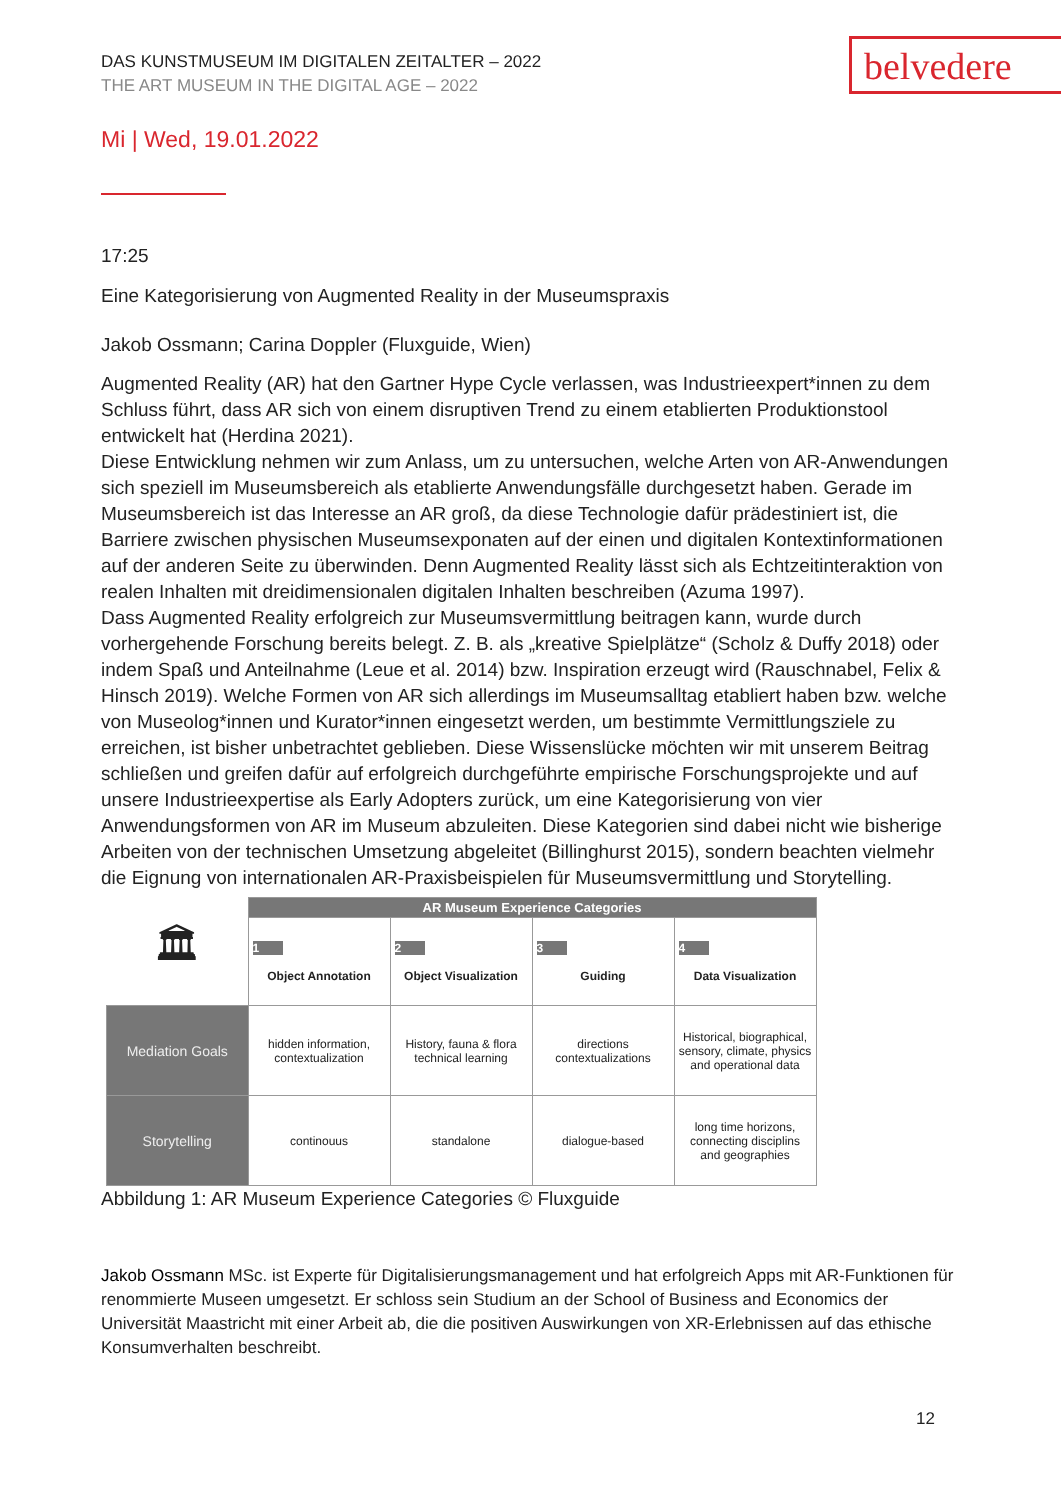belvedere
DAS KUNSTMUSEUM IM DIGITALEN ZEITALTER – 2022
THE ART MUSEUM IN THE DIGITAL AGE – 2022
Mi | Wed, 19.01.2022
17:25
Eine Kategorisierung von Augmented Reality in der Museumspraxis
Jakob Ossmann; Carina Doppler (Fluxguide, Wien)
Augmented Reality (AR) hat den Gartner Hype Cycle verlassen, was Industrieexpert*innen zu dem Schluss führt, dass AR sich von einem disruptiven Trend zu einem etablierten Produktionstool entwickelt hat (Herdina 2021).
Diese Entwicklung nehmen wir zum Anlass, um zu untersuchen, welche Arten von AR-Anwendungen sich speziell im Museumsbereich als etablierte Anwendungsfälle durchgesetzt haben. Gerade im Museumsbereich ist das Interesse an AR groß, da diese Technologie dafür prädestiniert ist, die Barriere zwischen physischen Museumsexponaten auf der einen und digitalen Kontextinformationen auf der anderen Seite zu überwinden. Denn Augmented Reality lässt sich als Echtzeitinteraktion von realen Inhalten mit dreidimensionalen digitalen Inhalten beschreiben (Azuma 1997).
Dass Augmented Reality erfolgreich zur Museumsvermittlung beitragen kann, wurde durch vorhergehende Forschung bereits belegt. Z. B. als „kreative Spielplätze“ (Scholz & Duffy 2018) oder indem Spaß und Anteilnahme (Leue et al. 2014) bzw. Inspiration erzeugt wird (Rauschnabel, Felix & Hinsch 2019). Welche Formen von AR sich allerdings im Museumsalltag etabliert haben bzw. welche von Museolog*innen und Kurator*innen eingesetzt werden, um bestimmte Vermittlungsziele zu erreichen, ist bisher unbetrachtet geblieben. Diese Wissenslücke möchten wir mit unserem Beitrag schließen und greifen dafür auf erfolgreich durchgeführte empirische Forschungsprojekte und auf unsere Industrieexpertise als Early Adopters zurück, um eine Kategorisierung von vier Anwendungsformen von AR im Museum abzuleiten. Diese Kategorien sind dabei nicht wie bisherige Arbeiten von der technischen Umsetzung abgeleitet (Billinghurst 2015), sondern beachten vielmehr die Eignung von internationalen AR-Praxisbeispielen für Museumsvermittlung und Storytelling.
| 🏛 | AR Museum Experience Categories | | | |
| | 1 Object Annotation | 2 Object Visualization | 3 Guiding | 4 Data Visualization |
| Mediation Goals | hidden information, contextualization | History, fauna & flora technical learning | directions contextualizations | Historical, biographical, sensory, climate, physics and operational data |
| Storytelling | continouus | standalone | dialogue-based | long time horizons, connecting disciplins and geographies |
Abbildung 1: AR Museum Experience Categories © Fluxguide
Jakob Ossmann MSc. ist Experte für Digitalisierungsmanagement und hat erfolgreich Apps mit AR-Funktionen für renommierte Museen umgesetzt. Er schloss sein Studium an der School of Business and Economics der Universität Maastricht mit einer Arbeit ab, die die positiven Auswirkungen von XR-Erlebnissen auf das ethische Konsumverhalten beschreibt.
12